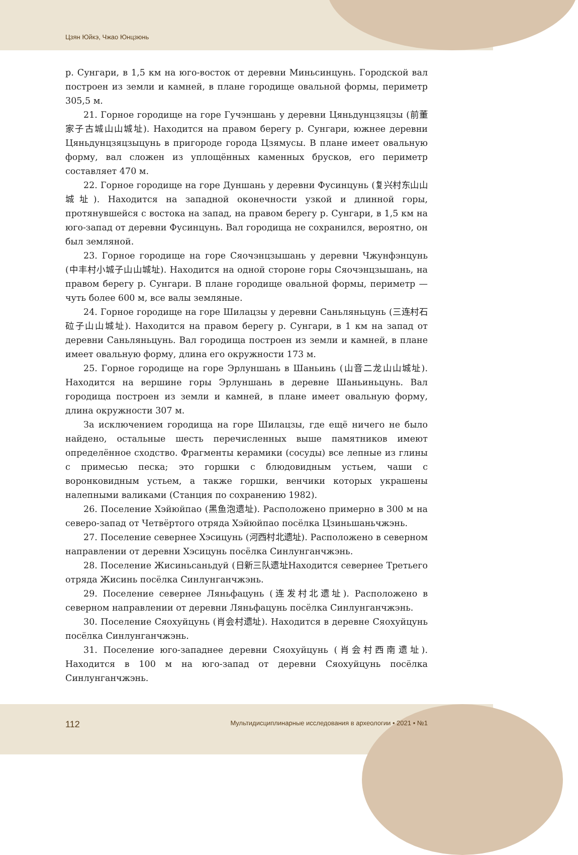Цзян Юйкэ, Чжао Юнцзюнь
р. Сунгари, в 1,5 км на юго-восток от деревни Миньсинцунь. Городской вал построен из земли и камней, в плане городище овальной формы, периметр 305,5 м.
21. Горное городище на горе Гучэншань у деревни Цяньдунцзяцзы (前董家子古城山山城址). Находится на правом берегу р. Сунгари, южнее деревни Цяньдунцзяцзыцунь в пригороде города Цзямусы. В плане имеет овальную форму, вал сложен из уплощённых каменных брусков, его периметр составляет 470 м.
22. Горное городище на горе Дуншань у деревни Фусинцунь (复兴村东山山城址). Находится на западной оконечности узкой и длинной горы, протянувшейся с востока на запад, на правом берегу р. Сунгари, в 1,5 км на юго-запад от деревни Фусинцунь. Вал городища не сохранился, вероятно, он был земляной.
23. Горное городище на горе Сяочэнцзышань у деревни Чжунфэнцунь (中丰村小城子山山城址). Находится на одной стороне горы Сяочэнцзышань, на правом берегу р. Сунгари. В плане городище овальной формы, периметр — чуть более 600 м, все валы земляные.
24. Горное городище на горе Шилацзы у деревни Саньляньцунь (三连村石砬子山山城址). Находится на правом берегу р. Сунгари, в 1 км на запад от деревни Саньляньцунь. Вал городища построен из земли и камней, в плане имеет овальную форму, длина его окружности 173 м.
25. Горное городище на горе Эрлуншань в Шаньинь (山音二龙山山城址). Находится на вершине горы Эрлуншань в деревне Шаньиньцунь. Вал городища построен из земли и камней, в плане имеет овальную форму, длина окружности 307 м.
За исключением городища на горе Шилацзы, где ещё ничего не было найдено, остальные шесть перечисленных выше памятников имеют определённое сходство. Фрагменты керамики (сосуды) все лепные из глины с примесью песка; это горшки с блюдовидным устьем, чаши с воронковидным устьем, а также горшки, венчики которых украшены налепными валиками (Станция по сохранению 1982).
26. Поселение Хэйюйпао (黑鱼泡遗址). Расположено примерно в 300 м на северо-запад от Четвёртого отряда Хэйюйпао посёлка Цзиньшаньчжэнь.
27. Поселение севернее Хэсицунь (河西村北遗址). Расположено в северном направлении от деревни Хэсицунь посёлка Синлунганчжэнь.
28. Поселение Жисиньсаньдуй (日新三队遗址Находится севернее Третьего отряда Жисинь посёлка Синлунганчжэнь.
29. Поселение севернее Ляньфацунь (连发村北遗址). Расположено в северном направлении от деревни Ляньфацунь посёлка Синлунганчжэнь.
30. Поселение Сяохуйцунь (肖会村遗址). Находится в деревне Сяохуйцунь посёлка Синлунганчжэнь.
31. Поселение юго-западнее деревни Сяохуйцунь (肖会村西南遗址). Находится в 100 м на юго-запад от деревни Сяохуйцунь посёлка Синлунганчжэнь.
112 Мультидисциплинарные исследования в археологии • 2021 • №1